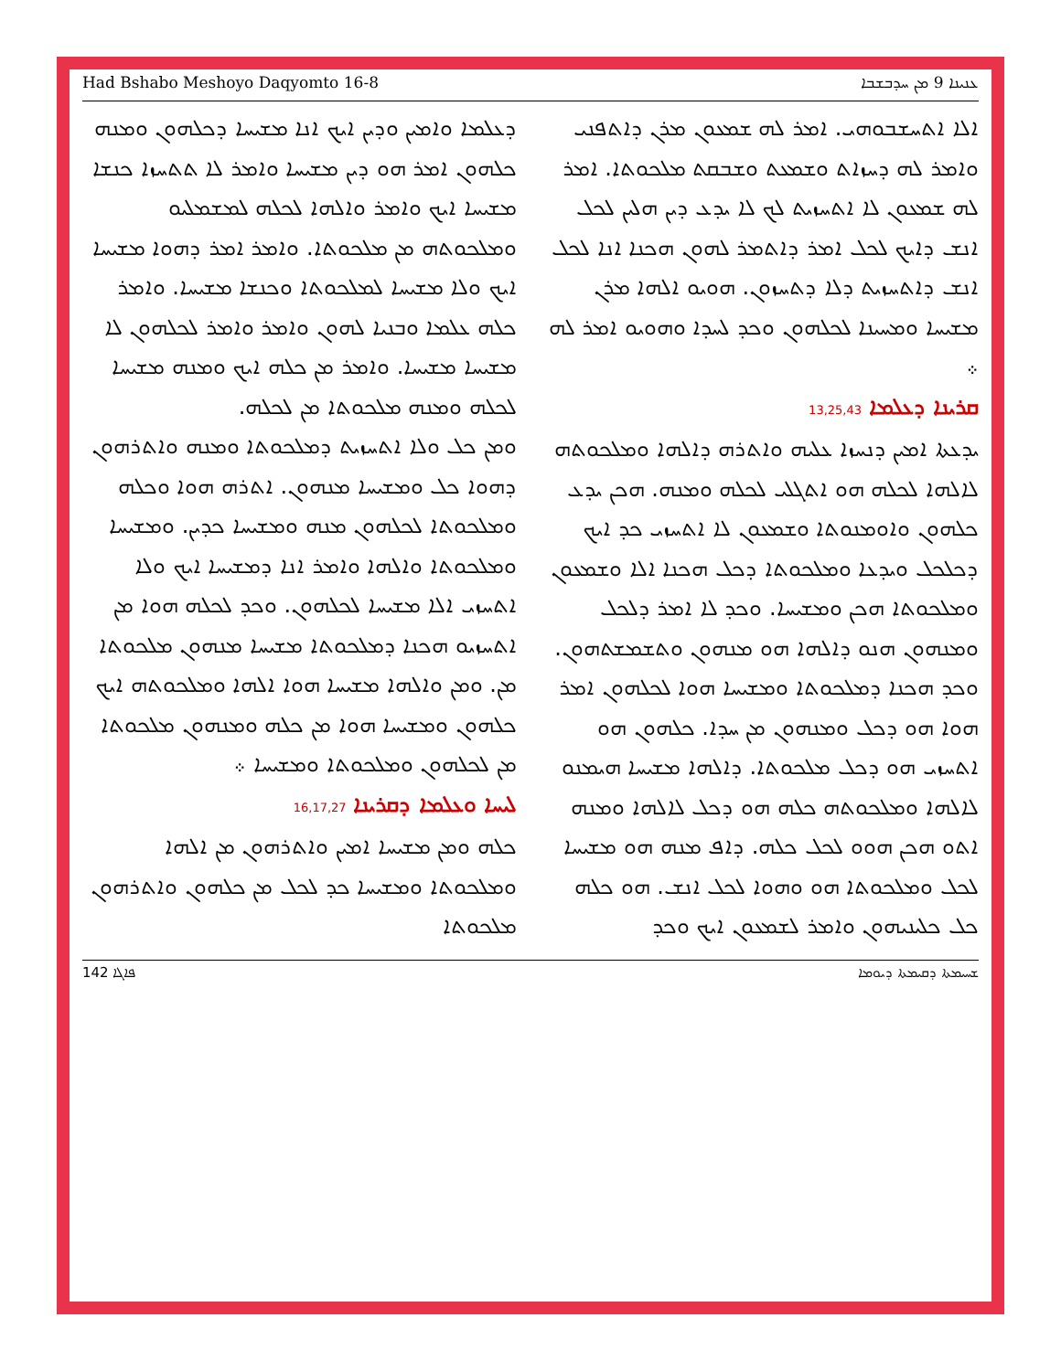Had Bshabo Meshoyo Daqyomto 16-8 ܥܢܝܢܐ 9 ܡܢ ܚܕܒܫܒܐ
ܐܠܐ ܐܬܚܫܒܘܗܝ. ܐܡܪ ܠܗ ܫܡܥܘܢ ܡܪܢ ܕܐܬܦܢܝ ܘܐܡܪ ܠܗ ܕܚܙܐܬ ܘܫܡܥܬ ܘܫܒܩܬ ܡܠܟܘܬܐ. ܐܡܪ ܠܗ ܫܡܥܘܢ ܠܐ ܐܬܚܙܝܬ ܠܟ ܠܐ ܝܕܥ ܕܝܢ ܗܠܝܢ ܠܟܠ ܐܢܫ ܕܐܝܟ ܠܟܠ ܐܡܪ ܕܐܬܡܪ ܠܗܘܢ ܗܟܢܐ ܐܢܐ ܠܟܠ ܐܢܫ ܕܐܬܚܙܝܬ ܕܠܐ ܕܬܚܙܘܢ. ܗܘܝܘ ܐܠܗܐ ܡܪܢ ܡܫܝܚܐ ܘܡܚܝܢܐ ܠܟܠܗܘܢ ܘܟܕ ܠܚܕܐ ܘܗܘܝܘ ܐܡܪ ܠܗ ܀
ܩܪܝܢܐ ܕܥܠܡܐ 13,25,43
ܝܕܥܬܐ ܐܡܝܢ ܕܢܚܙܐ ܥܠܝܗ ܘܐܬܪܗ ܕܐܠܗܐ ܘܡܠܟܘܬܗ ܠܐܠܗܐ ܠܟܠܗ ܗܘ ܐܬܓܠܝ ܠܟܠܗ ܘܡܢܗ. ܗܟܢ ܝܕܥ ܟܠܗܘܢ ܘܐܘܡܢܘܬܐ ܘܫܡܥܘܢ ܠܐ ܐܬܚܙܝ ܟܕ ܐܝܟ ܕܟܠܟܠ ܘܝܕܥܐ ܘܡܠܟܘܬܐ ܕܟܠ ܗܟܢܐ ܐܠܐ ܘܫܡܥܘܢ ܘܡܠܟܘܬܐ ܗܟܢ ܘܡܫܝܚܐ. ܘܟܕ ܠܐ ܐܡܪ ܕܠܟܠ ܘܡܢܗܘܢ ܗܢܘ ܕܐܠܗܐ ܗܘ ܡܢܗܘܢ ܘܬܫܡܫܬܗܘܢ. ܘܟܕ ܗܟܢܐ ܕܡܠܟܘܬܐ ܘܡܫܝܚܐ ܗܘܐ ܠܟܠܗܘܢ ܐܡܪ ܗܘܐ ܗܘ ܕܟܠ ܘܡܢܗܘܢ ܡܢ ܚܕܐ. ܟܠܗܘܢ ܗܘ ܐܬܚܙܝ ܗܘ ܕܟܠ ܡܠܟܘܬܐ. ܕܐܠܗܐ ܡܫܝܚܐ ܗܝܡܢܘ ܠܐܠܗܐ ܘܡܠܟܘܬܗ ܟܠܗ ܗܘ ܕܟܠ ܠܐܠܗܐ ܘܡܢܗ ܐܬܘ ܗܟܢ ܗܘܘ ܠܟܠ ܟܠܗ. ܕܐܦ ܡܢܗ ܗܘ ܡܫܝܚܐ ܠܟܠ ܘܡܠܟܘܬܐ ܗܘ ܘܗܘܐ ܠܟܠ ܐܢܫ. ܗܘ ܟܠܗ ܟܠ ܟܠܝܢܝܗܘܢ ܘܐܡܪ ܠܫܡܥܘܢ ܐܝܟ ܘܟܕ
ܕܥܠܡܐ ܘܐܡܝܢ ܘܕܝܢ ܐܝܟ ܐܢܐ ܡܫܝܚܐ ܕܟܠܗܘܢ ܘܡܢܗ ܟܠܗܘܢ ܐܡܪ ܗܘ ܕܝܢ ܡܫܝܚܐ ܘܐܡܪ ܠܐ ܬܬܚܙܐ ܟܢܫܐ ܡܫܝܚܐ ܐܝܟ ܘܐܡܪ ܘܐܠܗܐ ܠܟܠܗ ܠܡܫܡܠܝܘ ܘܡܠܟܘܬܗ ܡܢ ܡܠܟܘܬܐ. ܘܐܡܪ ܐܡܪ ܕܗܘܐ ܡܫܝܚܐ ܐܝܟ ܘܠܐ ܡܫܝܚܐ ܠܡܠܟܘܬܐ ܘܟܢܫܐ ܡܫܝܚܐ. ܘܐܡܪ ܟܠܗ ܥܠܡܐ ܘܒܢܝܐ ܠܗܘܢ ܘܐܡܪ ܘܐܡܪ ܠܟܠܗܘܢ ܠܐ ܡܫܝܚܐ ܡܫܝܚܐ. ܘܐܡܪ ܡܢ ܟܠܗ ܐܝܟ ܘܡܢܗ ܡܫܝܚܐ ܠܟܠܗ ܘܡܢܗ ܡܠܟܘܬܐ ܡܢ ܠܟܠܗ.
ܘܡܢ ܟܠ ܘܠܐ ܐܬܚܙܝܬ ܕܡܠܟܘܬܐ ܘܡܢܗ ܘܐܬܪܗܘܢ ܕܗܘܐ ܟܠ ܘܡܫܝܚܐ ܡܢܗܘܢ. ܐܬܪܗ ܗܘܐ ܘܟܠܗ ܘܡܠܟܘܬܐ ܠܟܠܗܘܢ ܡܢܗ ܘܡܫܝܚܐ ܟܕܝܢ. ܘܡܫܝܚܐ ܘܡܠܟܘܬܐ ܘܐܠܗܐ ܘܐܡܪ ܐܢܐ ܕܡܫܝܚܐ ܐܝܟ ܘܠܐ ܐܬܚܙܝ ܐܠܐ ܡܫܝܚܐ ܠܟܠܗܘܢ. ܘܟܕ ܠܟܠܗ ܗܘܐ ܡܢ ܐܬܚܙܝܘ ܗܟܢܐ ܕܡܠܟܘܬܐ ܡܫܝܚܐ ܡܢܗܘܢ ܡܠܟܘܬܐ ܡܢ. ܘܡܢ ܘܐܠܗܐ ܡܫܝܚܐ ܗܘܐ ܐܠܗܐ ܘܡܠܟܘܬܗ ܐܝܟ ܟܠܗܘܢ ܘܡܫܝܚܐ ܗܘܐ ܡܢ ܟܠܗ ܘܡܢܗܘܢ ܡܠܟܘܬܐ ܡܢ ܠܟܠܗܘܢ ܘܡܠܟܘܬܐ ܘܡܫܝܚܐ ܀
ܠܝܚܐ ܘܥܠܡܐ ܕܩܪܝܢܐ 16,17,27
ܟܠܗ ܘܡܢ ܡܫܝܚܐ ܐܡܝܢ ܘܐܬܪܗܘܢ ܡܢ ܐܠܗܐ ܘܡܠܟܘܬܐ ܘܡܫܝܚܐ ܟܕ ܠܟܠ ܡܢ ܟܠܗܘܢ ܘܐܬܪܗܘܢ ܡܠܟܘܬܐ
142 ܦܐܓܐ ܫܚܝܡܬܐ ܕܩܝܡܬܐ ܕܝܘܡܐ